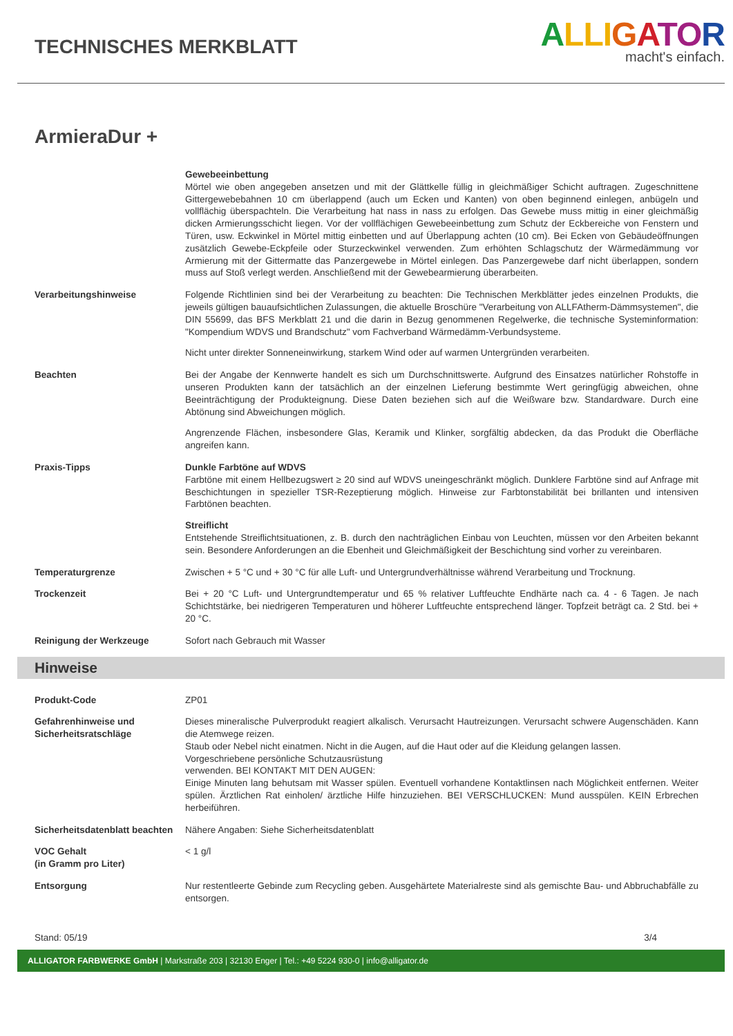TECHNISCHES MERKBLATT
ALLI GATOR
macht's einfach.
ArmieraDur +
Gewebeeinbettung
Mörtel wie oben angegeben ansetzen und mit der Glättkelle füllig in gleichmäßiger Schicht auftragen. Zugeschnittene Gittergewebebahnen 10 cm überlappend (auch um Ecken und Kanten) von oben beginnend einlegen, anbügeln und vollflächig überspachteln. Die Verarbeitung hat nass in nass zu erfolgen. Das Gewebe muss mittig in einer gleichmäßig dicken Armierungsschicht liegen. Vor der vollflächigen Gewebeeinbettung zum Schutz der Eckbereiche von Fenstern und Türen, usw. Eckwinkel in Mörtel mittig einbetten und auf Überlappung achten (10 cm). Bei Ecken von Gebäudeöffnungen zusätzlich Gewebe-Eckpfeile oder Sturzeckwinkel verwenden. Zum erhöhten Schlagschutz der Wärmedämmung vor Armierung mit der Gittermatte das Panzergewebe in Mörtel einlegen. Das Panzergewebe darf nicht überlappen, sondern muss auf Stoß verlegt werden. Anschließend mit der Gewebearmierung überarbeiten.
Verarbeitungshinweise Folgende Richtlinien sind bei der Verarbeitung zu beachten: Die Technischen Merkblätter jedes einzelnen Produkts, die jeweils gültigen bauaufsichtlichen Zulassungen, die aktuelle Broschüre "Verarbeitung von ALLFAtherm-Dämmsystemen", die DIN 55699, das BFS Merkblatt 21 und die darin in Bezug genommenen Regelwerke, die technische Systeminformation: "Kompendium WDVS und Brandschutz" vom Fachverband Wärmedämm-Verbundsysteme.
Nicht unter direkter Sonneneinwirkung, starkem Wind oder auf warmen Untergründen verarbeiten.
Beachten Bei der Angabe der Kennwerte handelt es sich um Durchschnittswerte. Aufgrund des Einsatzes natürlicher Rohstoffe in unseren Produkten kann der tatsächlich an der einzelnen Lieferung bestimmte Wert geringfügig abweichen, ohne Beeinträchtigung der Produkteignung. Diese Daten beziehen sich auf die Weißware bzw. Standardware. Durch eine Abtönung sind Abweichungen möglich.
Angrenzende Flächen, insbesondere Glas, Keramik und Klinker, sorgfältig abdecken, da das Produkt die Oberfläche angreifen kann.
Praxis-Tipps Dunkle Farbtöne auf WDVS
Farbtöne mit einem Hellbezugswert ≥ 20 sind auf WDVS uneingeschränkt möglich. Dunklere Farbtöne sind auf Anfrage mit Beschichtungen in spezieller TSR-Rezeptierung möglich. Hinweise zur Farbtonstabilität bei brillanten und intensiven Farbtönen beachten.
Streiflicht
Entstehende Streiflichtsituationen, z. B. durch den nachträglichen Einbau von Leuchten, müssen vor den Arbeiten bekannt sein. Besondere Anforderungen an die Ebenheit und Gleichmäßigkeit der Beschichtung sind vorher zu vereinbaren.
Temperaturgrenze Zwischen + 5 °C und + 30 °C für alle Luft- und Untergrundverhältnisse während Verarbeitung und Trocknung.
Trockenzeit Bei + 20 °C Luft- und Untergrundtemperatur und 65 % relativer Luftfeuchte Endhärte nach ca. 4 - 6 Tagen. Je nach Schichtstärke, bei niedrigeren Temperaturen und höherer Luftfeuchte entsprechend länger. Topfzeit beträgt ca. 2 Std. bei + 20 °C.
Reinigung der Werkzeuge Sofort nach Gebrauch mit Wasser
Hinweise
Produkt-Code ZP01
Gefahrenhinweise und Sicherheitsratschläge
Dieses mineralische Pulverprodukt reagiert alkalisch. Verursacht Hautreizungen. Verursacht schwere Augenschäden. Kann die Atemwege reizen.
Staub oder Nebel nicht einatmen. Nicht in die Augen, auf die Haut oder auf die Kleidung gelangen lassen.
Vorgeschriebene persönliche Schutzausrüstung
verwenden. BEI KONTAKT MIT DEN AUGEN:
Einige Minuten lang behutsam mit Wasser spülen. Eventuell vorhandene Kontaktlinsen nach Möglichkeit entfernen. Weiter spülen. Ärztlichen Rat einholen/ ärztliche Hilfe hinzuziehen. BEI VERSCHLUCKEN: Mund ausspülen. KEIN Erbrechen herbeiführen.
Sicherheitsdatenblatt beachten
Nähere Angaben: Siehe Sicherheitsdatenblatt
VOC Gehalt
(in Gramm pro Liter)
< 1 g/l
Entsorgung Nur restentleerte Gebinde zum Recycling geben. Ausgehärtete Materialreste sind als gemischte Bau- und Abbruchabfälle zu entsorgen.
Stand: 05/19 3/4
ALLIGATOR FARBWERKE GmbH | Markstraße 203 | 32130 Enger | Tel.: +49 5224 930-0 | info@alligator.de